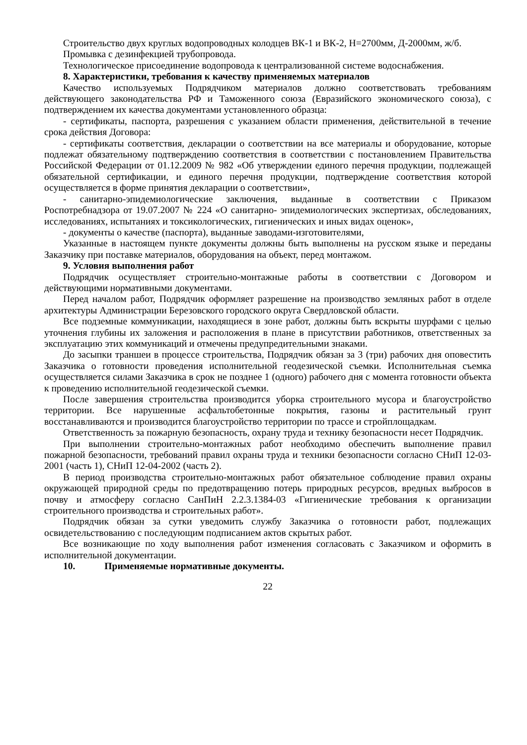Строительство двух круглых водопроводных колодцев ВК-1 и ВК-2, Н=2700мм, Д-2000мм, ж/б.
Промывка с дезинфекцией трубопровода.
Технологическое присоединение водопровода к централизованной системе водоснабжения.
8. Характеристики, требования к качеству применяемых материалов
Качество используемых Подрядчиком материалов должно соответствовать требованиям действующего законодательства РФ и Таможенного союза (Евразийского экономического союза), с подтверждением их качества документами установленного образца:
- сертификаты, паспорта, разрешения с указанием области применения, действительной в течение срока действия Договора:
- сертификаты соответствия, декларации о соответствии на все материалы и оборудование, которые подлежат обязательному подтверждению соответствия в соответствии с постановлением Правительства Российской Федерации от 01.12.2009 № 982 «Об утверждении единого перечня продукции, подлежащей обязательной сертификации, и единого перечня продукции, подтверждение соответствия которой осуществляется в форме принятия декларации о соответствии»,
- санитарно-эпидемиологические заключения, выданные в соответствии с Приказом Роспотребнадзора от 19.07.2007 № 224 «О санитарно- эпидемиологических экспертизах, обследованиях, исследованиях, испытаниях и токсикологических, гигиенических и иных видах оценок»,
- документы о качестве (паспорта), выданные заводами-изготовителями,
Указанные в настоящем пункте документы должны быть выполнены на русском языке и переданы Заказчику при поставке материалов, оборудования на объект, перед монтажом.
9. Условия выполнения работ
Подрядчик осуществляет строительно-монтажные работы в соответствии с Договором и действующими нормативными документами.
Перед началом работ, Подрядчик оформляет разрешение на производство земляных работ в отделе архитектуры Администрации Березовского городского округа Свердловской области.
Все подземные коммуникации, находящиеся в зоне работ, должны быть вскрыты шурфами с целью уточнения глубины их заложения и расположения в плане в присутствии работников, ответственных за эксплуатацию этих коммуникаций и отмечены предупредительными знаками.
До засыпки траншеи в процессе строительства, Подрядчик обязан за 3 (три) рабочих дня оповестить Заказчика о готовности проведения исполнительной геодезической съемки. Исполнительная съемка осуществляется силами Заказчика в срок не позднее 1 (одного) рабочего дня с момента готовности объекта к проведению исполнительной геодезической съемки.
После завершения строительства производится уборка строительного мусора и благоустройство территории. Все нарушенные асфальтобетонные покрытия, газоны и растительный грунт восстанавливаются и производится благоустройство территории по трассе и стройплощадкам.
Ответственность за пожарную безопасность, охрану труда и технику безопасности несет Подрядчик.
При выполнении строительно-монтажных работ необходимо обеспечить выполнение правил пожарной безопасности, требований правил охраны труда и техники безопасности согласно СНиП 12-03-2001 (часть 1), СНиП 12-04-2002 (часть 2).
В период производства строительно-монтажных работ обязательное соблюдение правил охраны окружающей природной среды по предотвращению потерь природных ресурсов, вредных выбросов в почву и атмосферу согласно СанПиН 2.2.3.1384-03 «Гигиенические требования к организации строительного производства и строительных работ».
Подрядчик обязан за сутки уведомить службу Заказчика о готовности работ, подлежащих освидетельствованию с последующим подписанием актов скрытых работ.
Все возникающие по ходу выполнения работ изменения согласовать с Заказчиком и оформить в исполнительной документации.
10. Применяемые нормативные документы.
22